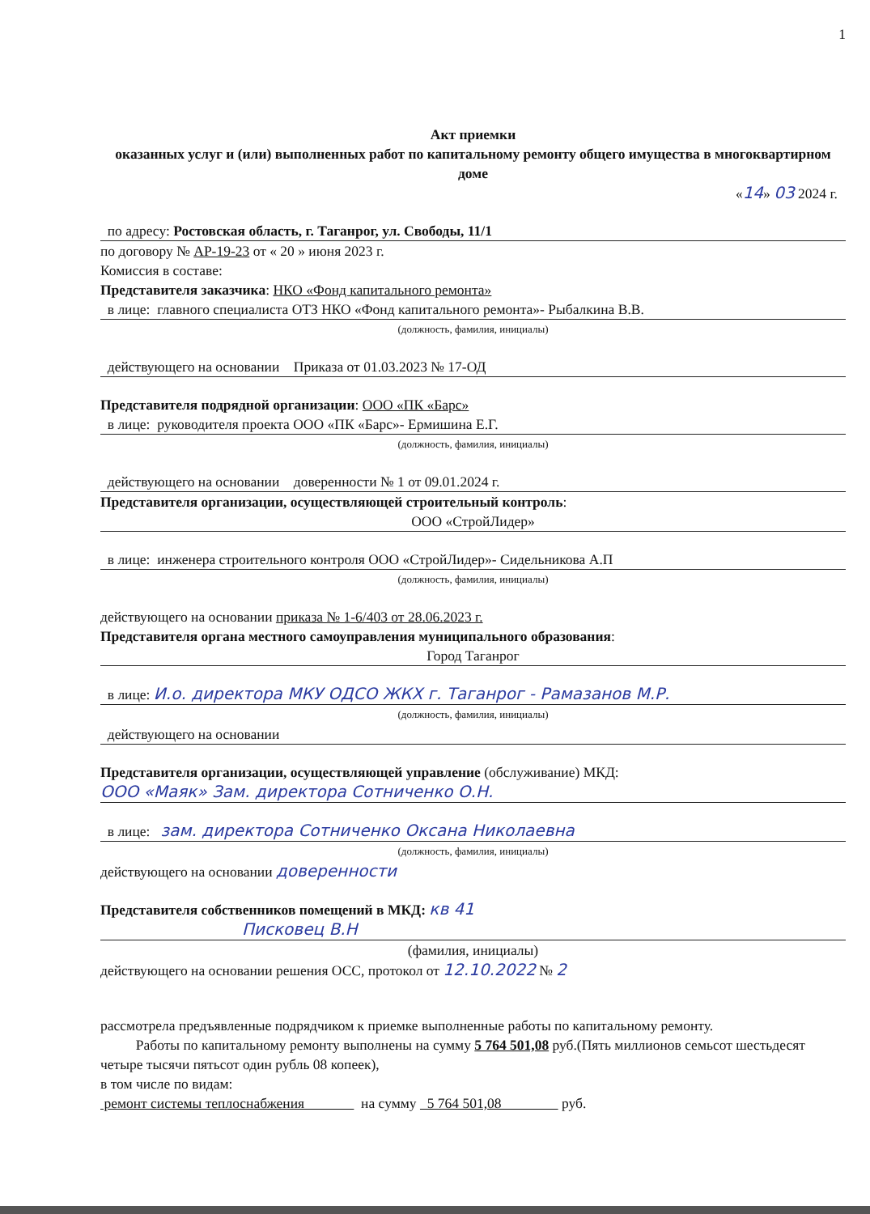1
Акт приемки
оказанных услуг и (или) выполненных работ по капитальному ремонту общего имущества в многоквартирном доме
«14» 03 2024 г.
по адресу: Ростовская область, г. Таганрог, ул. Свободы, 11/1
по договору № АР-19-23 от « 20 » июня 2023 г.
Комиссия в составе:
Представителя заказчика: НКО «Фонд капитального ремонта»
в лице: главного специалиста ОТЗ НКО «Фонд капитального ремонта»- Рыбалкина В.В.
(должность, фамилия, инициалы)
действующего на основании Приказа от 01.03.2023 № 17-ОД
Представителя подрядной организации: ООО «ПК «Барс»
в лице: руководителя проекта ООО «ПК «Барс»- Ермишина Е.Г.
(должность, фамилия, инициалы)
действующего на основании доверенности № 1 от 09.01.2024 г.
Представителя организации, осуществляющей строительный контроль:
ООО «СтройЛидер»
в лице: инженера строительного контроля ООО «СтройЛидер»- Сидельникова А.П
(должность, фамилия, инициалы)
действующего на основании приказа № 1-6/403 от 28.06.2023 г.
Представителя органа местного самоуправления муниципального образования:
Город Таганрог
в лице: И.о. директора МКУ ОДСО ЖКХ г. Таганрог - Рамазанов М.Р.
(должность, фамилия, инициалы)
действующего на основании
Представителя организации, осуществляющей управление (обслуживание) МКД:
ООО «Маяк» Зам. директора Сотниченко О.Н.
в лице: зам. директора Сотниченко Оксана Николаевна
(должность, фамилия, инициалы)
действующего на основании доверенности
Представителя собственников помещений в МКД: кв 41
Писковец В.Н
(фамилия, инициалы)
действующего на основании решения ОСС, протокол от 12.10.2022 № 2
рассмотрела предъявленные подрядчиком к приемке выполненные работы по капитальному ремонту.
Работы по капитальному ремонту выполнены на сумму 5 764 501,08 руб.(Пять миллионов семьсот шестьдесят четыре тысячи пятьсот один рубль 08 копеек),
в том числе по видам:
ремонт системы теплоснабжения на сумму 5 764 501,08 руб.